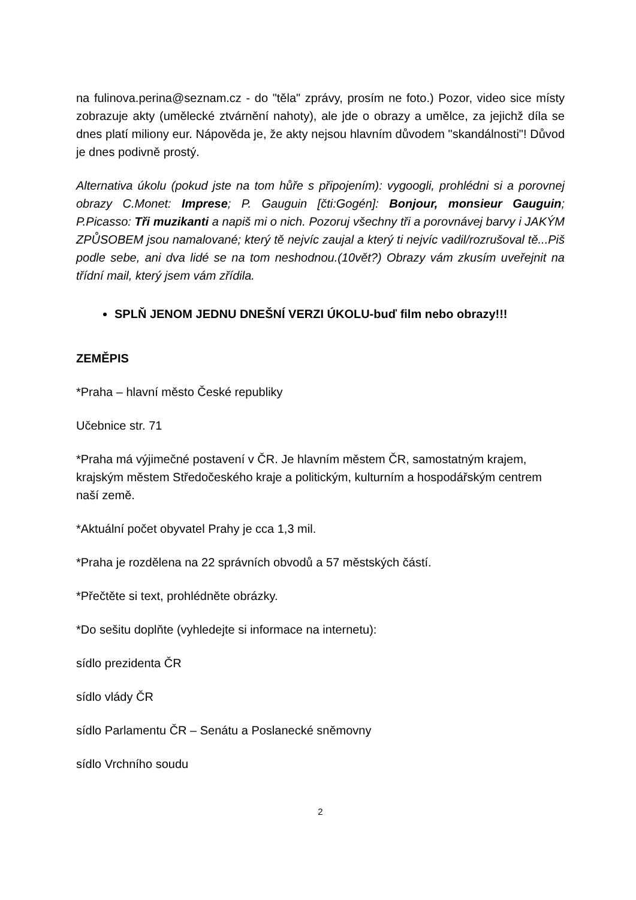na fulinova.perina@seznam.cz - do "těla" zprávy, prosím ne foto.) Pozor, video sice místy zobrazuje akty (umělecké ztvárnění nahoty), ale jde o obrazy a umělce, za jejichž díla se dnes platí miliony eur. Nápověda je, že akty nejsou hlavním důvodem "skandálnosti"! Důvod je dnes podivně prostý.
Alternativa úkolu (pokud jste na tom hůře s připojením): vygoogli, prohlédni si a porovnej obrazy C.Monet: Imprese; P. Gauguin [čti:Gogén]: Bonjour, monsieur Gauguin; P.Picasso: Tři muzikanti a napiš mi o nich. Pozoruj všechny tři a porovnávej barvy i JAKÝM ZPŮSOBEM jsou namalované; který tě nejvíc zaujal a který ti nejvíc vadil/rozrušoval tě...Piš podle sebe, ani dva lidé se na tom neshodnou.(10vět?) Obrazy vám zkusím uveřejnit na třídní mail, který jsem vám zřídila.
SPLŇ JENOM JEDNU DNEŠNÍ VERZI ÚKOLU-buď film nebo obrazy!!!
ZEMĚPIS
*Praha – hlavní město České republiky
Učebnice str. 71
*Praha má výjimečné postavení v ČR. Je hlavním městem ČR, samostatným krajem, krajským městem Středočeského kraje a politickým, kulturním a hospodářským centrem naší země.
*Aktuální počet obyvatel Prahy je cca 1,3 mil.
*Praha je rozdělena na 22 správních obvodů a 57 městských částí.
*Přečtěte si text, prohlédněte obrázky.
*Do sešitu doplňte (vyhledejte si informace na internetu):
sídlo prezidenta ČR
sídlo vlády ČR
sídlo Parlamentu ČR – Senátu a Poslanecké sněmovny
sídlo Vrchního soudu
2